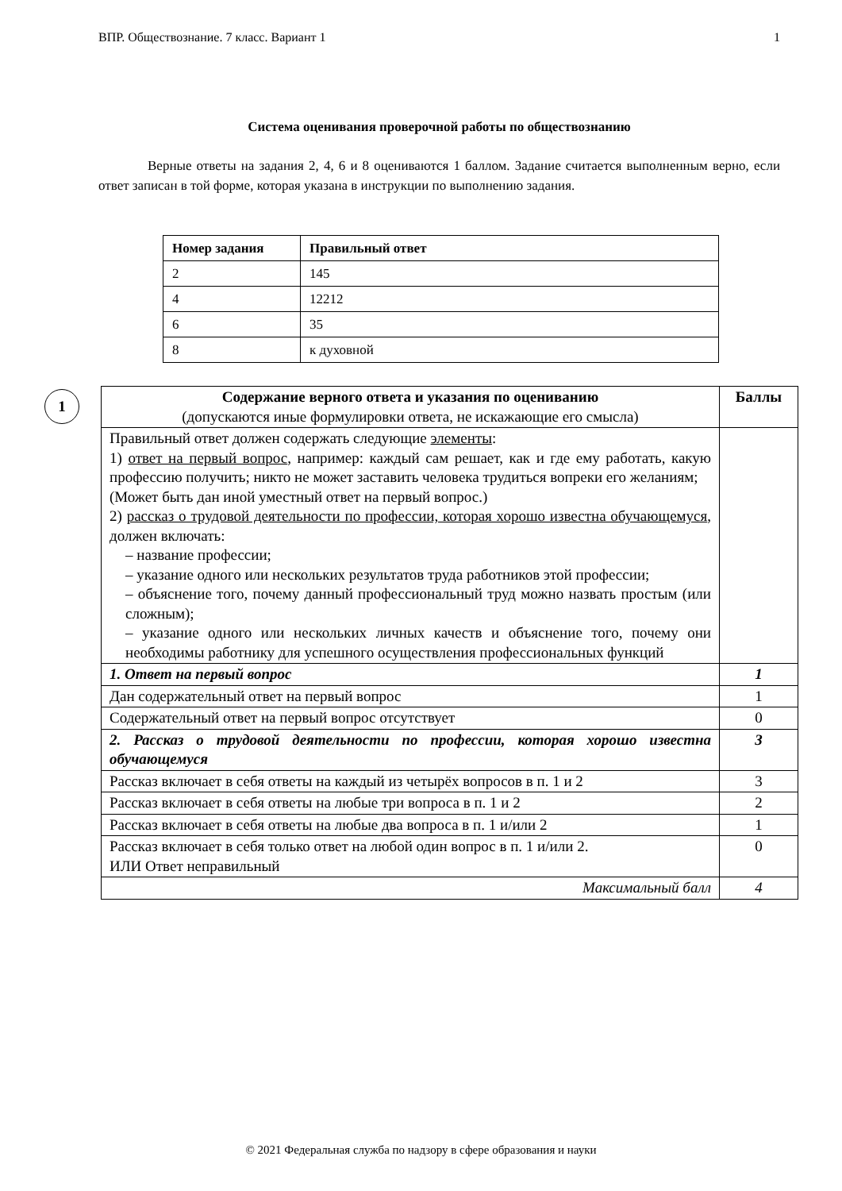ВПР. Обществознание. 7 класс. Вариант 1 1
Система оценивания проверочной работы по обществознанию
Верные ответы на задания 2, 4, 6 и 8 оцениваются 1 баллом. Задание считается выполненным верно, если ответ записан в той форме, которая указана в инструкции по выполнению задания.
| Номер задания | Правильный ответ |
| --- | --- |
| 2 | 145 |
| 4 | 12212 |
| 6 | 35 |
| 8 | к духовной |
1
| Содержание верного ответа и указания по оцениванию (допускаются иные формулировки ответа, не искажающие его смысла) | Баллы |
| --- | --- |
| Правильный ответ должен содержать следующие элементы : 1) ответ на первый вопрос , например: каждый сам решает, как и где ему работать, какую профессию получить; никто не может заставить человека трудиться вопреки его желаниям; (Может быть дан иной уместный ответ на первый вопрос.) 2) рассказ о трудовой деятельности по профессии, которая хорошо известна обучающемуся , должен включать: – название профессии; – указание одного или нескольких результатов труда работников этой профессии; – объяснение того, почему данный профессиональный труд можно назвать простым (или сложным); – указание одного или нескольких личных качеств и объяснение того, почему они необходимы работнику для успешного осуществления профессиональных функций | |
| 1. Ответ на первый вопрос | 1 |
| Дан содержательный ответ на первый вопрос | 1 |
| Содержательный ответ на первый вопрос отсутствует | 0 |
| 2. Рассказ о трудовой деятельности по профессии, которая хорошо известна обучающемуся | 3 |
| Рассказ включает в себя ответы на каждый из четырёх вопросов в п. 1 и 2 | 3 |
| Рассказ включает в себя ответы на любые три вопроса в п. 1 и 2 | 2 |
| Рассказ включает в себя ответы на любые два вопроса в п. 1 и/или 2 | 1 |
| Рассказ включает в себя только ответ на любой один вопрос в п. 1 и/или 2. ИЛИ Ответ неправильный | 0 |
| Максимальный балл | 4 |
© 2021 Федеральная служба по надзору в сфере образования и науки